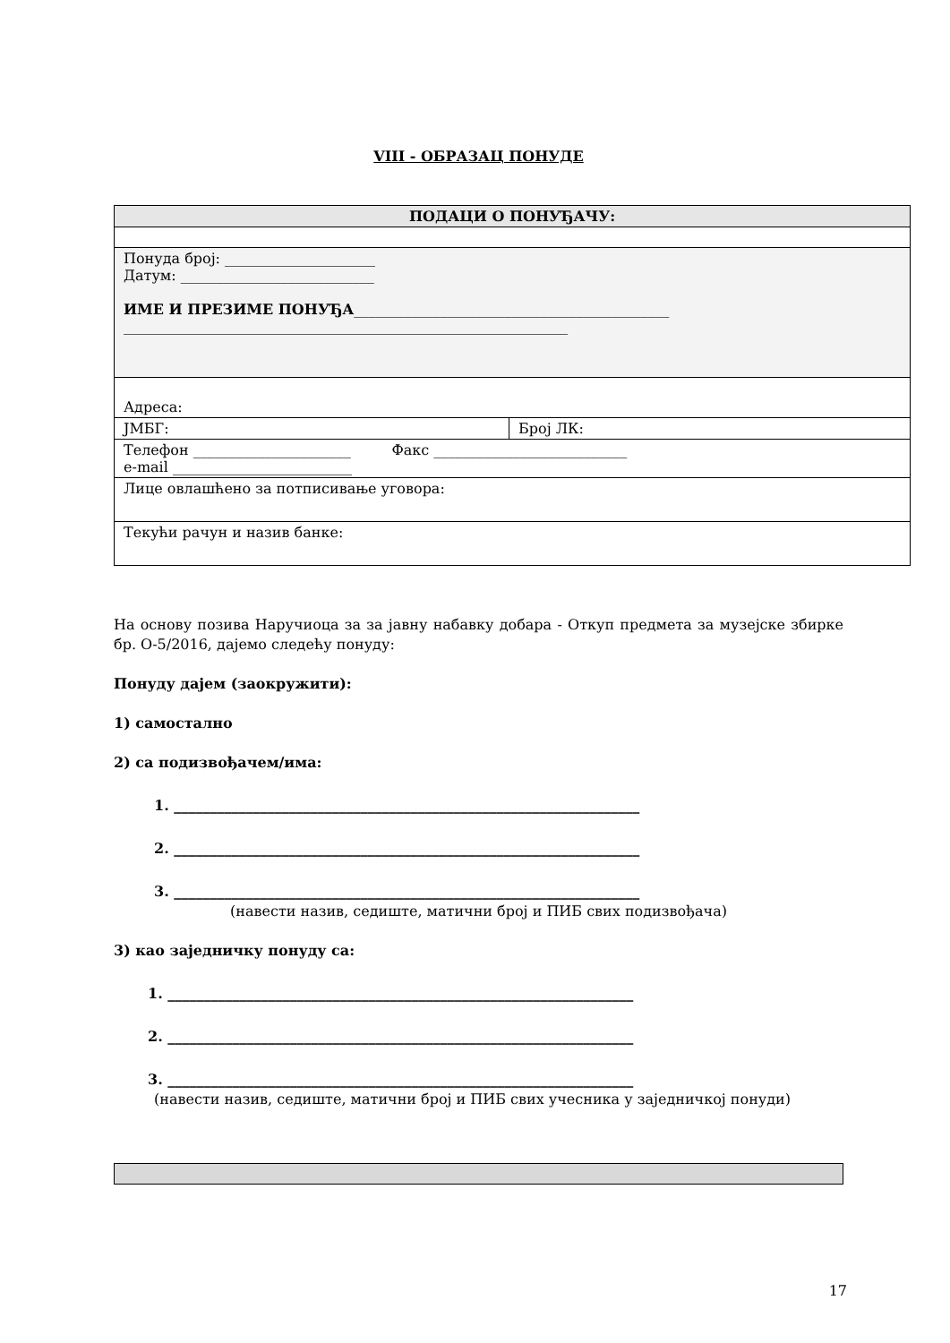VIII - ОБРАЗАЦ ПОНУДЕ
| ПОДАЦИ О ПОНУЂАЧУ: | |
| Понуда број: _____________________ Датум: ___________________________ ИМЕ И ПРЕЗИМЕ ПОНУЂА ____________________________________________ ______________________________________________________________ | |
| Адреса: | |
| ЈМБГ: | Број ЛК: |
| Телефон ______________________ Факс ___________________________ e-mail _________________________ | |
| Лице овлашћено за потписивање уговора: | |
| Текући рачун и назив банке: | |
На основу позива Наручиоца за за јавну набавку добара - Откуп предмета за музејске збирке бр. О-5/2016, дајемо следећу понуду:
Понуду дајем (заокружити):
1) самостално
2) са подизвођачем/има:
1. _________________________________________________________________
2. _________________________________________________________________
3. _________________________________________________________________
(навести назив, седиште, матични број и ПИБ свих подизвођача)
3) као заједничку понуду са:
1. _________________________________________________________________
2. _________________________________________________________________
3. _________________________________________________________________
(навести назив, седиште, матични број и ПИБ свих учесника у заједничкој понуди)
17